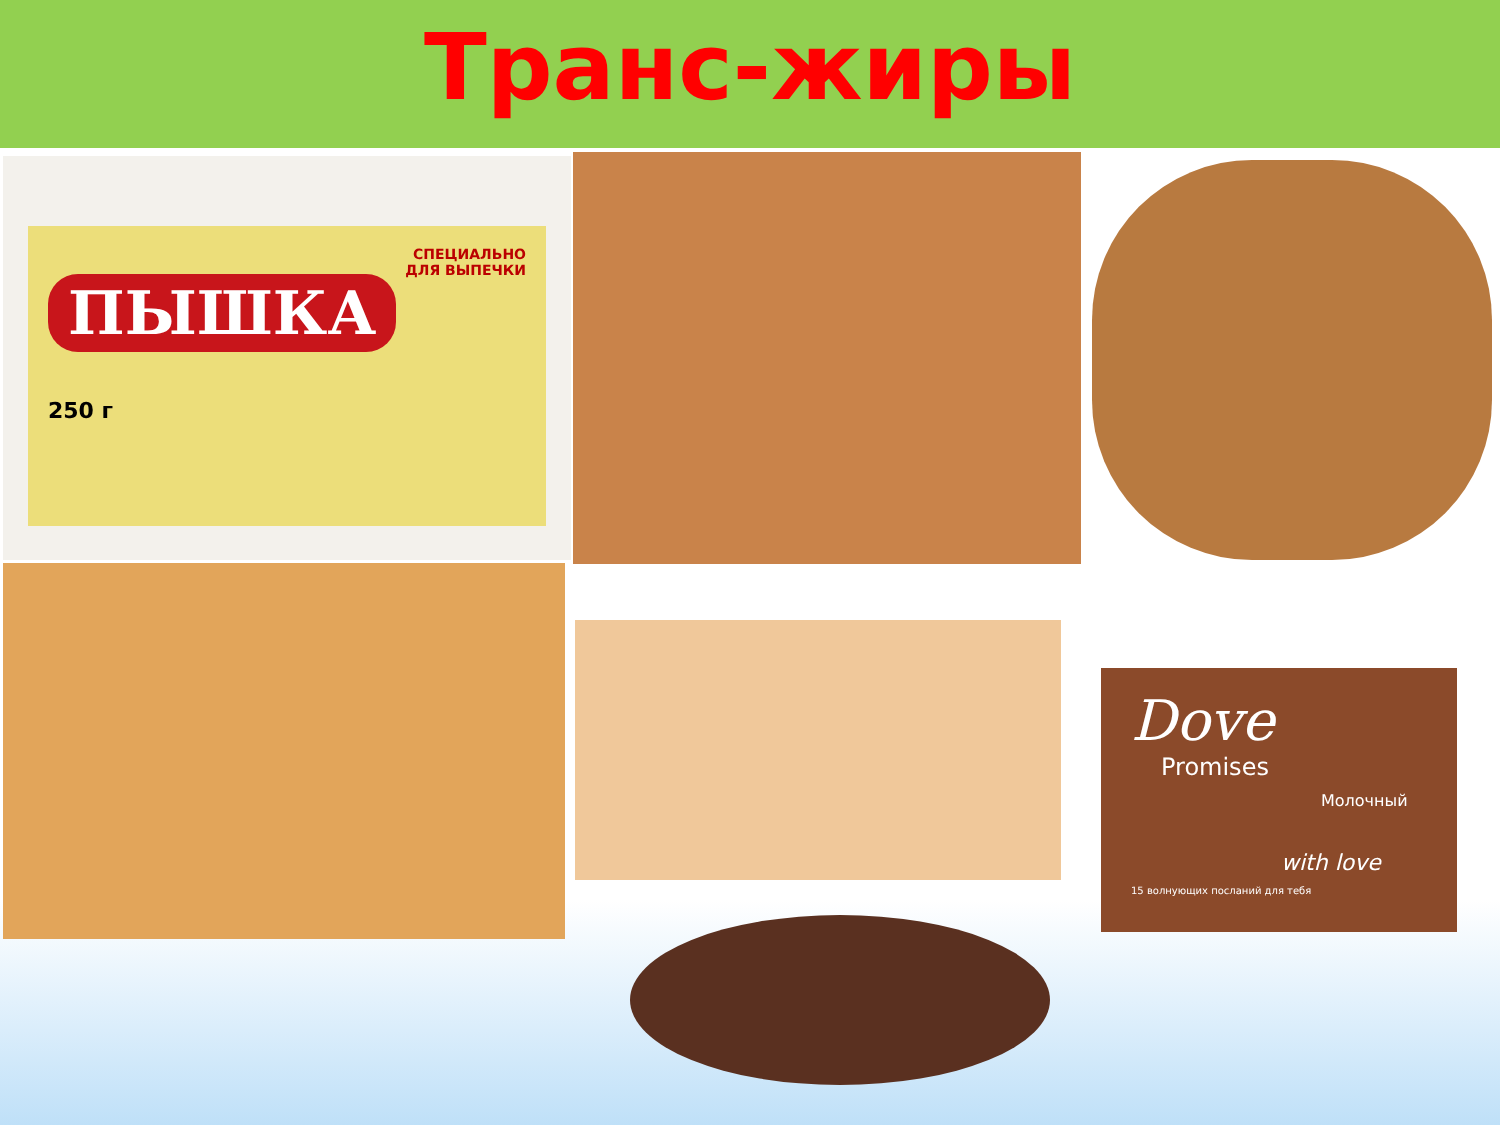Транс-жиры
СПЕЦИАЛЬНО
ДЛЯ ВЫПЕЧКИ
ПЫШКА
250 г
Dove
Promises
Молочный
with love
15 волнующих посланий для тебя